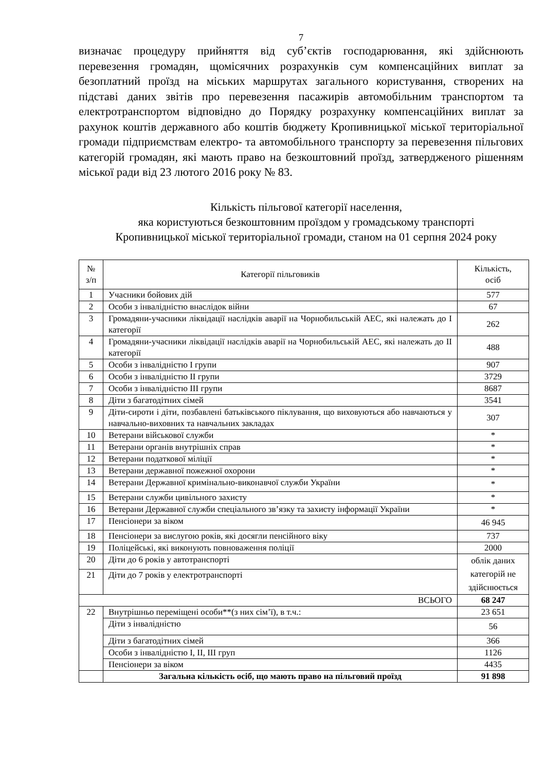7
визначає процедуру прийняття від суб’єктів господарювання, які здійснюють перевезення громадян, щомісячних розрахунків сум компенсаційних виплат за безоплатний проїзд на міських маршрутах загального користування, створених на підставі даних звітів про перевезення пасажирів автомобільним транспортом та електротранспортом відповідно до Порядку розрахунку компенсаційних виплат за рахунок коштів державного або коштів бюджету Кропивницької міської територіальної громади підприємствам електро- та автомобільного транспорту за перевезення пільгових категорій громадян, які мають право на безкоштовний проїзд, затвердженого рішенням міської ради від 23 лютого 2016 року № 83.
Кількість пільгової категорії населення,
яка користуються безкоштовним проїздом у громадському транспорті
Кропивницької міської територіальної громади, станом на 01 серпня 2024 року
| № з/п | Категорії пільговиків | Кількість, осіб |
| 1 | Учасники бойових дій | 577 |
| 2 | Особи з інвалідністю внаслідок війни | 67 |
| 3 | Громадяни-учасники ліквідації наслідків аварії на Чорнобильській АЕС, які належать до І категорії | 262 |
| 4 | Громадяни-учасники ліквідації наслідків аварії на Чорнобильській АЕС, які належать до ІІ категорії | 488 |
| 5 | Особи з інвалідністю І групи | 907 |
| 6 | Особи з інвалідністю ІІ групи | 3729 |
| 7 | Особи з інвалідністю ІІІ групи | 8687 |
| 8 | Діти з багатодітних сімей | 3541 |
| 9 | Діти-сироти і діти, позбавлені батьківського піклування, що виховуються або навчаються у навчально-виховних та навчальних закладах | 307 |
| 10 | Ветерани військової служби | * |
| 11 | Ветерани органів внутрішніх справ | * |
| 12 | Ветерани податкової міліції | * |
| 13 | Ветерани державної пожежної охорони | * |
| 14 | Ветерани Державної кримінально-виконавчої служби України | * |
| 15 | Ветерани служби цивільного захисту | * |
| 16 | Ветерани Державної служби спеціального зв’язку та захисту інформації України | * |
| 17 | Пенсіонери за віком | 46 945 |
| 18 | Пенсіонери за вислугою років, які досягли пенсійного віку | 737 |
| 19 | Поліцейські, які виконують повноваження поліції | 2000 |
| 20 | Діти до 6 років у автотранспорті | облік даних категорій не здійснюється |
| 21 | Діти до 7 років у електротранспорті | |
| ВСЬОГО | | 68 247 |
| 22 | Внутрішньо переміщені особи**(з них сім’ї), в т.ч.: | 23 651 |
| | Діти з інвалідністю | 56 |
| | Діти з багатодітних сімей | 366 |
| | Особи з інвалідністю І, ІІ, ІІІ груп | 1126 |
| | Пенсіонери за віком | 4435 |
| | Загальна кількість осіб, що мають право на пільговий проїзд | 91 898 |